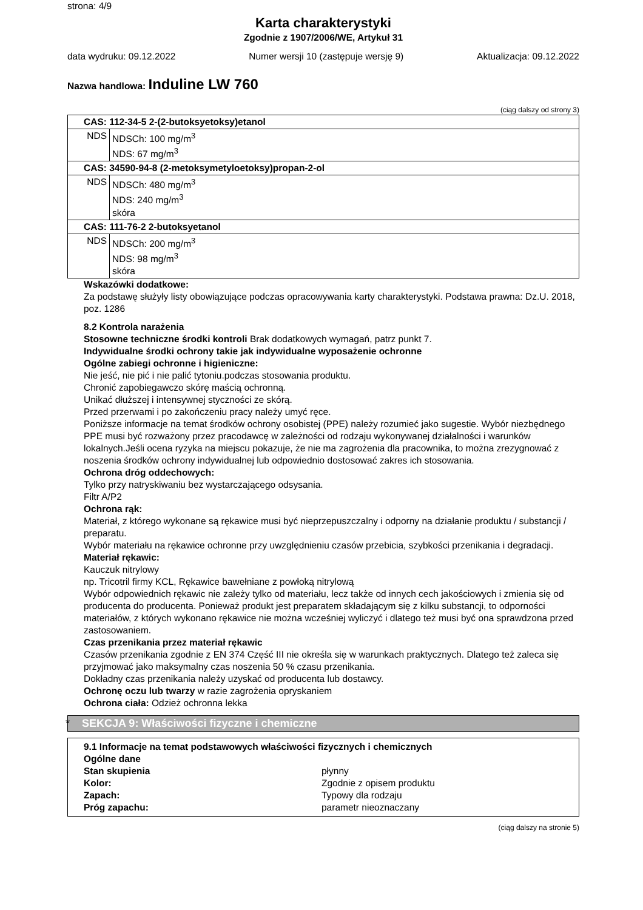strona: 4/9
Karta charakterystyki
Zgodnie z 1907/2006/WE, Artykuł 31
data wydruku: 09.12.2022 Numer wersji 10 (zastępuje wersję 9) Aktualizacja: 09.12.2022
Nazwa handlowa: Induline LW 760
(ciąg dalszy od strony 3)
| CAS: 112-34-5 2-(2-butoksyetoksy)etanol | |
| NDS | NDSCh: 100 mg/m<sup>3</sup> NDS: 67 mg/m<sup>3</sup> |
| CAS: 34590-94-8 (2-metoksymetyloetoksy)propan-2-ol | |
| NDS | NDSCh: 480 mg/m<sup>3</sup> NDS: 240 mg/m<sup>3</sup> skóra |
| CAS: 111-76-2 2-butoksyetanol | |
| NDS | NDSCh: 200 mg/m<sup>3</sup> NDS: 98 mg/m<sup>3</sup> skóra |
Wskazówki dodatkowe:
Za podstawę służyły listy obowiązujące podczas opracowywania karty charakterystyki. Podstawa prawna: Dz.U. 2018, poz. 1286
8.2 Kontrola narażenia
Stosowne techniczne środki kontroli Brak dodatkowych wymagań, patrz punkt 7.
Indywidualne środki ochrony takie jak indywidualne wyposażenie ochronne
Ogólne zabiegi ochronne i higieniczne:
Nie jeść, nie pić i nie palić tytoniu.podczas stosowania produktu.
Chronić zapobiegawczo skórę maścią ochronną.
Unikać dłuższej i intensywnej styczności ze skórą.
Przed przerwami i po zakończeniu pracy należy umyć ręce.
Poniższe informacje na temat środków ochrony osobistej (PPE) należy rozumieć jako sugestie. Wybór niezbędnego PPE musi być rozważony przez pracodawcę w zależności od rodzaju wykonywanej działalności i warunków lokalnych.Jeśli ocena ryzyka na miejscu pokazuje, że nie ma zagrożenia dla pracownika, to można zrezygnować z noszenia środków ochrony indywidualnej lub odpowiednio dostosować zakres ich stosowania.
Ochrona dróg oddechowych:
Tylko przy natryskiwaniu bez wystarczającego odsysania.
Filtr A/P2
Ochrona rąk:
Materiał, z którego wykonane są rękawice musi być nieprzepuszczalny i odporny na działanie produktu / substancji / preparatu.
Wybór materiału na rękawice ochronne przy uwzględnieniu czasów przebicia, szybkości przenikania i degradacji.
Materiał rękawic:
Kauczuk nitrylowy
np. Tricotril firmy KCL, Rękawice bawełniane z powłoką nitrylową
Wybór odpowiednich rękawic nie zależy tylko od materiału, lecz także od innych cech jakościowych i zmienia się od producenta do producenta. Ponieważ produkt jest preparatem składającym się z kilku substancji, to odporności materiałów, z których wykonano rękawice nie można wcześniej wyliczyć i dlatego też musi być ona sprawdzona przed zastosowaniem.
Czas przenikania przez materiał rękawic
Czasów przenikania zgodnie z EN 374 Część III nie określa się w warunkach praktycznych. Dlatego też zaleca się przyjmować jako maksymalny czas noszenia 50 % czasu przenikania.
Dokładny czas przenikania należy uzyskać od producenta lub dostawcy.
Ochronę oczu lub twarzy w razie zagrożenia opryskaniem
Ochrona ciała: Odzież ochronna lekka
* SEKCJA 9: Właściwości fizyczne i chemiczne
9.1 Informacje na temat podstawowych właściwości fizycznych i chemicznych
Ogólne dane
Stan skupienia płynny
Kolor: Zgodnie z opisem produktu
Zapach: Typowy dla rodzaju
Próg zapachu: parametr nieoznaczany
(ciąg dalszy na stronie 5)